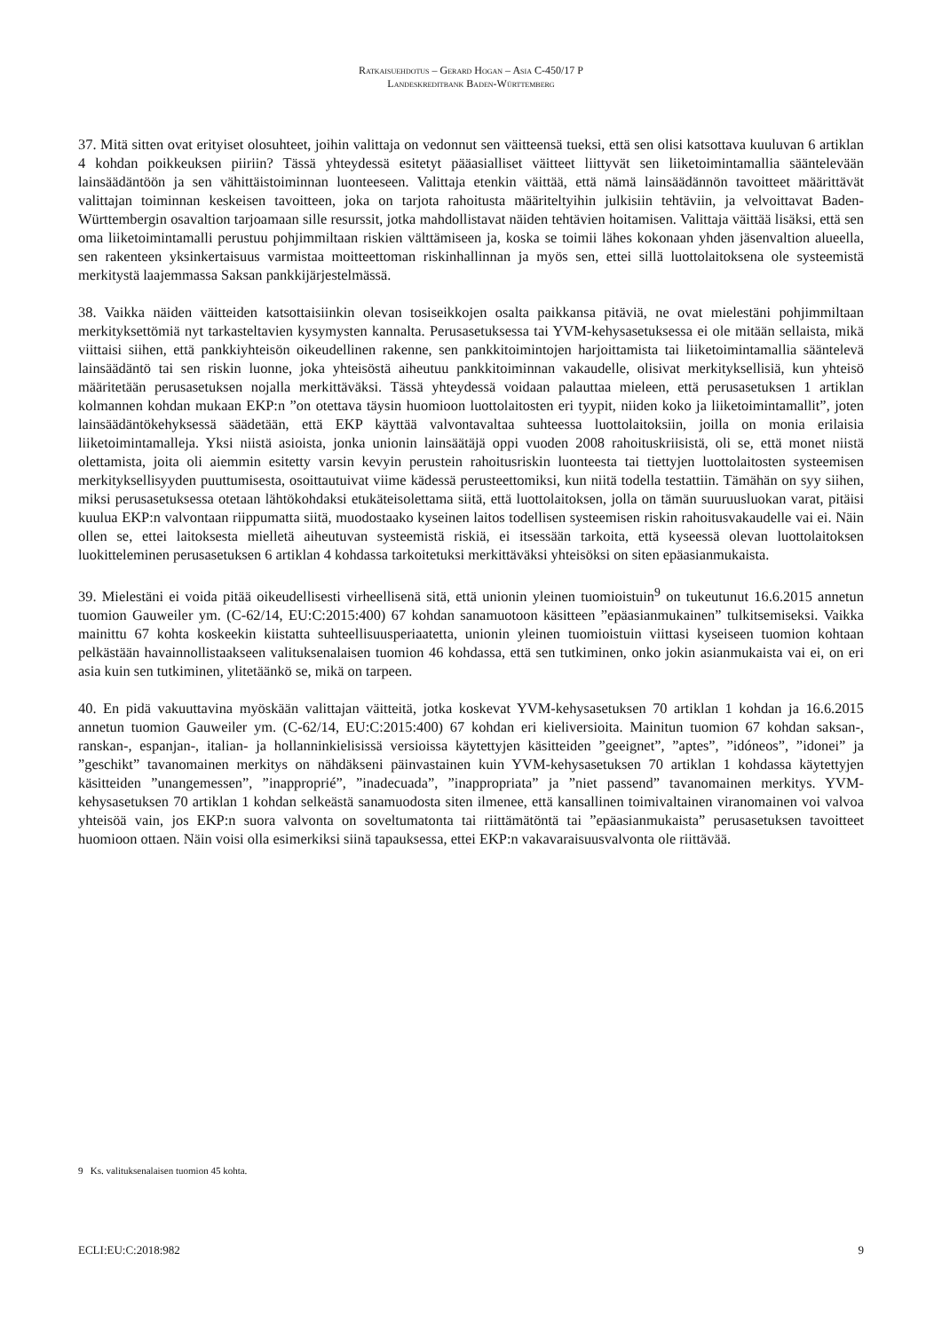Ratkaisuehdotus – Gerard Hogan – Asia C-450/17 P
Landeskreditbank Baden-Württemberg
37. Mitä sitten ovat erityiset olosuhteet, joihin valittaja on vedonnut sen väitteensä tueksi, että sen olisi katsottava kuuluvan 6 artiklan 4 kohdan poikkeuksen piiriin? Tässä yhteydessä esitetyt pääasialliset väitteet liittyvät sen liiketoimintamallia sääntelevään lainsäädäntöön ja sen vähittäistoiminnan luonteeseen. Valittaja etenkin väittää, että nämä lainsäädännön tavoitteet määrittävät valittajan toiminnan keskeisen tavoitteen, joka on tarjota rahoitusta määriteltyihin julkisiin tehtäviin, ja velvoittavat Baden-Württembergin osavaltion tarjoamaan sille resurssit, jotka mahdollistavat näiden tehtävien hoitamisen. Valittaja väittää lisäksi, että sen oma liiketoimintamalli perustuu pohjimmiltaan riskien välttämiseen ja, koska se toimii lähes kokonaan yhden jäsenvaltion alueella, sen rakenteen yksinkertaisuus varmistaa moitteettoman riskinhallinnan ja myös sen, ettei sillä luottolaitoksena ole systeemistä merkitystä laajemmassa Saksan pankkijärjestelmässä.
38. Vaikka näiden väitteiden katsottaisiinkin olevan tosiseikkojen osalta paikkansa pitäviä, ne ovat mielestäni pohjimmiltaan merkityksettömiä nyt tarkasteltavien kysymysten kannalta. Perusasetuksessa tai YVM-kehysasetuksessa ei ole mitään sellaista, mikä viittaisi siihen, että pankkiyhteisön oikeudellinen rakenne, sen pankkitoimintojen harjoittamista tai liiketoimintamallia sääntelevä lainsäädäntö tai sen riskin luonne, joka yhteisöstä aiheutuu pankkitoiminnan vakaudelle, olisivat merkityksellisiä, kun yhteisö määritetään perusasetuksen nojalla merkittäväksi. Tässä yhteydessä voidaan palauttaa mieleen, että perusasetuksen 1 artiklan kolmannen kohdan mukaan EKP:n ”on otettava täysin huomioon luottolaitosten eri tyypit, niiden koko ja liiketoimintamallit”, joten lainsäädäntökehyksessä säädetään, että EKP käyttää valvontavaltaa suhteessa luottolaitoksiin, joilla on monia erilaisia liiketoimintamalleja. Yksi niistä asioista, jonka unionin lainsäätäjä oppi vuoden 2008 rahoituskriisistä, oli se, että monet niistä olettamista, joita oli aiemmin esitetty varsin kevyin perustein rahoitusriskin luonteesta tai tiettyjen luottolaitosten systeemisen merkityksellisyyden puuttumisesta, osoittautuivat viime kädessä perusteettomiksi, kun niitä todella testattiin. Tämähän on syy siihen, miksi perusasetuksessa otetaan lähtökohdaksi etukäteisolettama siitä, että luottolaitoksen, jolla on tämän suuruusluokan varat, pitäisi kuulua EKP:n valvontaan riippumatta siitä, muodostaako kyseinen laitos todellisen systeemisen riskin rahoitusvakaudelle vai ei. Näin ollen se, ettei laitoksesta mielletä aiheutuvan systeemistä riskiä, ei itsessään tarkoita, että kyseessä olevan luottolaitoksen luokitteleminen perusasetuksen 6 artiklan 4 kohdassa tarkoitetuksi merkittäväksi yhteisöksi on siten epäasianmukaista.
39. Mielestäni ei voida pitää oikeudellisesti virheellisenä sitä, että unionin yleinen tuomioistuin<sup>9</sup> on tukeutunut 16.6.2015 annetun tuomion Gauweiler ym. (C-62/14, EU:C:2015:400) 67 kohdan sanamuotoon käsitteen ”epäasianmukainen” tulkitsemiseksi. Vaikka mainittu 67 kohta koskeekin kiistatta suhteellisuusperiaatetta, unionin yleinen tuomioistuin viittasi kyseiseen tuomion kohtaan pelkästään havainnollistaakseen valituksenalaisen tuomion 46 kohdassa, että sen tutkiminen, onko jokin asianmukaista vai ei, on eri asia kuin sen tutkiminen, ylitetäänkö se, mikä on tarpeen.
40. En pidä vakuuttavina myöskään valittajan väitteitä, jotka koskevat YVM-kehysasetuksen 70 artiklan 1 kohdan ja 16.6.2015 annetun tuomion Gauweiler ym. (C-62/14, EU:C:2015:400) 67 kohdan eri kieliversioita. Mainitun tuomion 67 kohdan saksan-, ranskan-, espanjan-, italian- ja hollanninkielisissä versioissa käytettyjen käsitteiden ”geeignet”, ”aptes”, ”idóneos”, ”idonei” ja ”geschikt” tavanomainen merkitys on nähdäkseni päinvastainen kuin YVM-kehysasetuksen 70 artiklan 1 kohdassa käytettyjen käsitteiden ”unangemessen”, ”inapproprié”, ”inadecuada”, ”inappropriata” ja ”niet passend” tavanomainen merkitys. YVM-kehysasetuksen 70 artiklan 1 kohdan selkeästä sanamuodosta siten ilmenee, että kansallinen toimivaltainen viranomainen voi valvoa yhteisöä vain, jos EKP:n suora valvonta on soveltumatonta tai riittämätöntä tai ”epäasianmukaista” perusasetuksen tavoitteet huomioon ottaen. Näin voisi olla esimerkiksi siinä tapauksessa, ettei EKP:n vakavaraisuusvalvonta ole riittävää.
9 Ks. valituksenalaisen tuomion 45 kohta.
ECLI:EU:C:2018:982 9